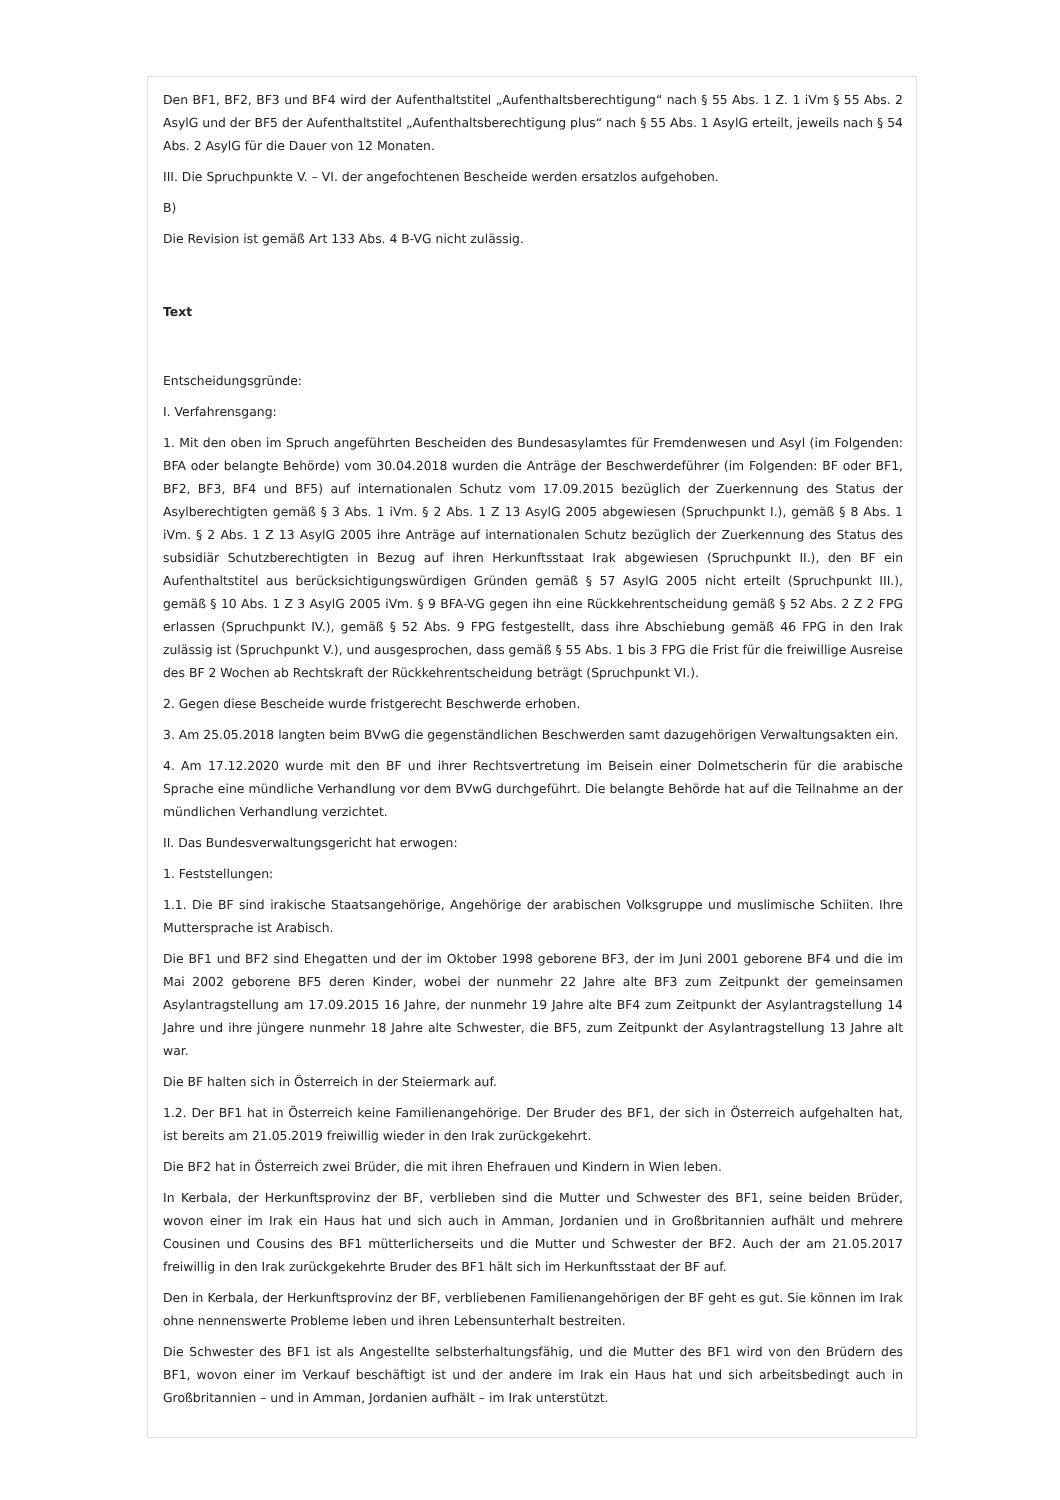Den BF1, BF2, BF3 und BF4 wird der Aufenthaltstitel „Aufenthaltsberechtigung“ nach § 55 Abs. 1 Z. 1 iVm § 55 Abs. 2 AsylG und der BF5 der Aufenthaltstitel „Aufenthaltsberechtigung plus“ nach § 55 Abs. 1 AsylG erteilt, jeweils nach § 54 Abs. 2 AsylG für die Dauer von 12 Monaten.
III. Die Spruchpunkte V. – VI. der angefochtenen Bescheide werden ersatzlos aufgehoben.
B)
Die Revision ist gemäß Art 133 Abs. 4 B-VG nicht zulässig.
Text
Entscheidungsgründe:
I. Verfahrensgang:
1. Mit den oben im Spruch angeführten Bescheiden des Bundesasylamtes für Fremdenwesen und Asyl (im Folgenden: BFA oder belangte Behörde) vom 30.04.2018 wurden die Anträge der Beschwerdeführer (im Folgenden: BF oder BF1, BF2, BF3, BF4 und BF5) auf internationalen Schutz vom 17.09.2015 bezüglich der Zuerkennung des Status der Asylberechtigten gemäß § 3 Abs. 1 iVm. § 2 Abs. 1 Z 13 AsylG 2005 abgewiesen (Spruchpunkt I.), gemäß § 8 Abs. 1 iVm. § 2 Abs. 1 Z 13 AsylG 2005 ihre Anträge auf internationalen Schutz bezüglich der Zuerkennung des Status des subsidiär Schutzberechtigten in Bezug auf ihren Herkunftsstaat Irak abgewiesen (Spruchpunkt II.), den BF ein Aufenthaltstitel aus berücksichtigungswürdigen Gründen gemäß § 57 AsylG 2005 nicht erteilt (Spruchpunkt III.), gemäß § 10 Abs. 1 Z 3 AsylG 2005 iVm. § 9 BFA-VG gegen ihn eine Rückkehrentscheidung gemäß § 52 Abs. 2 Z 2 FPG erlassen (Spruchpunkt IV.), gemäß § 52 Abs. 9 FPG festgestellt, dass ihre Abschiebung gemäß 46 FPG in den Irak zulässig ist (Spruchpunkt V.), und ausgesprochen, dass gemäß § 55 Abs. 1 bis 3 FPG die Frist für die freiwillige Ausreise des BF 2 Wochen ab Rechtskraft der Rückkehrentscheidung beträgt (Spruchpunkt VI.).
2. Gegen diese Bescheide wurde fristgerecht Beschwerde erhoben.
3. Am 25.05.2018 langten beim BVwG die gegenständlichen Beschwerden samt dazugehörigen Verwaltungsakten ein.
4. Am 17.12.2020 wurde mit den BF und ihrer Rechtsvertretung im Beisein einer Dolmetscherin für die arabische Sprache eine mündliche Verhandlung vor dem BVwG durchgeführt. Die belangte Behörde hat auf die Teilnahme an der mündlichen Verhandlung verzichtet.
II. Das Bundesverwaltungsgericht hat erwogen:
1. Feststellungen:
1.1. Die BF sind irakische Staatsangehörige, Angehörige der arabischen Volksgruppe und muslimische Schiiten. Ihre Muttersprache ist Arabisch.
Die BF1 und BF2 sind Ehegatten und der im Oktober 1998 geborene BF3, der im Juni 2001 geborene BF4 und die im Mai 2002 geborene BF5 deren Kinder, wobei der nunmehr 22 Jahre alte BF3 zum Zeitpunkt der gemeinsamen Asylantragstellung am 17.09.2015 16 Jahre, der nunmehr 19 Jahre alte BF4 zum Zeitpunkt der Asylantragstellung 14 Jahre und ihre jüngere nunmehr 18 Jahre alte Schwester, die BF5, zum Zeitpunkt der Asylantragstellung 13 Jahre alt war.
Die BF halten sich in Österreich in der Steiermark auf.
1.2. Der BF1 hat in Österreich keine Familienangehörige. Der Bruder des BF1, der sich in Österreich aufgehalten hat, ist bereits am 21.05.2019 freiwillig wieder in den Irak zurückgekehrt.
Die BF2 hat in Österreich zwei Brüder, die mit ihren Ehefrauen und Kindern in Wien leben.
In Kerbala, der Herkunftsprovinz der BF, verblieben sind die Mutter und Schwester des BF1, seine beiden Brüder, wovon einer im Irak ein Haus hat und sich auch in Amman, Jordanien und in Großbritannien aufhält und mehrere Cousinen und Cousins des BF1 mütterlicherseits und die Mutter und Schwester der BF2. Auch der am 21.05.2017 freiwillig in den Irak zurückgekehrte Bruder des BF1 hält sich im Herkunftsstaat der BF auf.
Den in Kerbala, der Herkunftsprovinz der BF, verbliebenen Familienangehörigen der BF geht es gut. Sie können im Irak ohne nennenswerte Probleme leben und ihren Lebensunterhalt bestreiten.
Die Schwester des BF1 ist als Angestellte selbsterhaltungsfähig, und die Mutter des BF1 wird von den Brüdern des BF1, wovon einer im Verkauf beschäftigt ist und der andere im Irak ein Haus hat und sich arbeitsbedingt auch in Großbritannien – und in Amman, Jordanien aufhält – im Irak unterstützt.